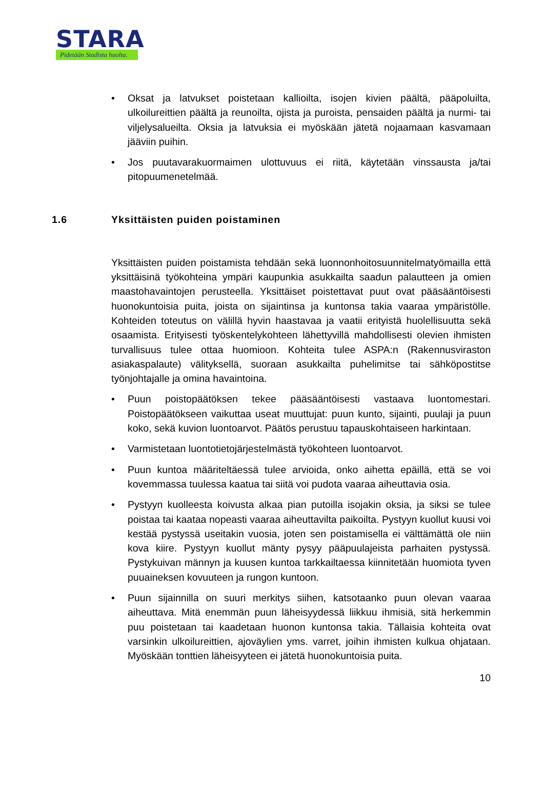STARA
Pidetään Stadista huolta.
• Oksat ja latvukset poistetaan kallioilta, isojen kivien päältä, pääpoluilta, ulkoilureittien päältä ja reunoilta, ojista ja puroista, pensaiden päältä ja nurmi- tai viljelysalueilta. Oksia ja latvuksia ei myöskään jätetä nojaamaan kasvamaan jääviin puihin.
• Jos puutavarakuormaimen ulottuvuus ei riitä, käytetään vinssausta ja/tai pitopuumenetelmää.
1.6 Yksittäisten puiden poistaminen
Yksittäisten puiden poistamista tehdään sekä luonnonhoitosuunnitelmatyömailla että yksittäisinä työkohteina ympäri kaupunkia asukkailta saadun palautteen ja omien maastohavaintojen perusteella. Yksittäiset poistettavat puut ovat pääsääntöisesti huonokuntoisia puita, joista on sijaintinsa ja kuntonsa takia vaaraa ympäristölle. Kohteiden toteutus on välillä hyvin haastavaa ja vaatii erityistä huolellisuutta sekä osaamista. Erityisesti työskentelykohteen lähettyvillä mahdollisesti olevien ihmisten turvallisuus tulee ottaa huomioon. Kohteita tulee ASPA:n (Rakennusviraston asiakaspalaute) välityksellä, suoraan asukkailta puhelimitse tai sähköpostitse työnjohtajalle ja omina havaintoina.
• Puun poistopäätöksen tekee pääsääntöisesti vastaava luontomestari. Poistopäätökseen vaikuttaa useat muuttujat: puun kunto, sijainti, puulaji ja puun koko, sekä kuvion luontoarvot. Päätös perustuu tapauskohtaiseen harkintaan.
• Varmistetaan luontotietojärjestelmästä työkohteen luontoarvot.
• Puun kuntoa määriteltäessä tulee arvioida, onko aihetta epäillä, että se voi kovemmassa tuulessa kaatua tai siitä voi pudota vaaraa aiheuttavia osia.
• Pystyyn kuolleesta koivusta alkaa pian putoilla isojakin oksia, ja siksi se tulee poistaa tai kaataa nopeasti vaaraa aiheuttavilta paikoilta. Pystyyn kuollut kuusi voi kestää pystyssä useitakin vuosia, joten sen poistamisella ei välttämättä ole niin kova kiire. Pystyyn kuollut mänty pysyy pääpuulajeista parhaiten pystyssä. Pystykuivan männyn ja kuusen kuntoa tarkkailtaessa kiinnitetään huomiota tyven puuaineksen kovuuteen ja rungon kuntoon.
• Puun sijainnilla on suuri merkitys siihen, katsotaanko puun olevan vaaraa aiheuttava. Mitä enemmän puun läheisyydessä liikkuu ihmisiä, sitä herkemmin puu poistetaan tai kaadetaan huonon kuntonsa takia. Tällaisia kohteita ovat varsinkin ulkoilureittien, ajoväylien yms. varret, joihin ihmisten kulkua ohjataan. Myöskään tonttien läheisyyteen ei jätetä huonokuntoisia puita.
10